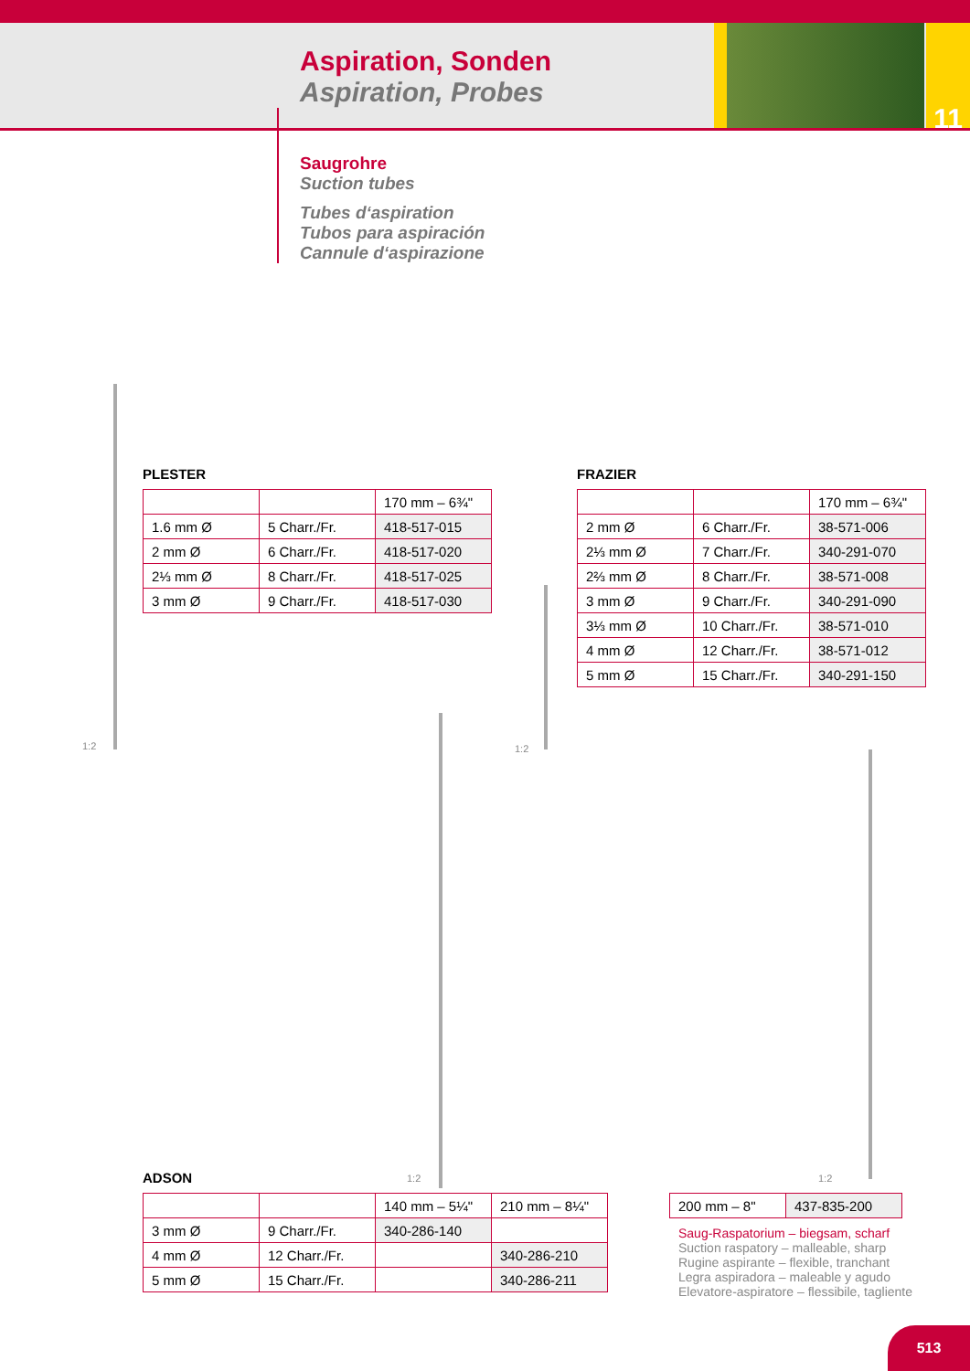Aspiration, Sonden
Aspiration, Probes
11
Saugrohre
Suction tubes
Tubes d‘aspiration
Tubos para aspiración
Cannule d‘aspirazione
1:2 1:2
1:2 1:2
PLESTER
| | | 170 mm – 6¾" |
| 1.6 mm Ø | 5 Charr./Fr. | 418-517-015 |
| 2 mm Ø | 6 Charr./Fr. | 418-517-020 |
| 2⅓ mm Ø | 8 Charr./Fr. | 418-517-025 |
| 3 mm Ø | 9 Charr./Fr. | 418-517-030 |
FRAZIER
| | | 170 mm – 6¾" |
| 2 mm Ø | 6 Charr./Fr. | 38-571-006 |
| 2⅓ mm Ø | 7 Charr./Fr. | 340-291-070 |
| 2⅔ mm Ø | 8 Charr./Fr. | 38-571-008 |
| 3 mm Ø | 9 Charr./Fr. | 340-291-090 |
| 3⅓ mm Ø | 10 Charr./Fr. | 38-571-010 |
| 4 mm Ø | 12 Charr./Fr. | 38-571-012 |
| 5 mm Ø | 15 Charr./Fr. | 340-291-150 |
ADSON
| | | 140 mm – 5¼" | 210 mm – 8¼" |
| 3 mm Ø | 9 Charr./Fr. | 340-286-140 | |
| 4 mm Ø | 12 Charr./Fr. | | 340-286-210 |
| 5 mm Ø | 15 Charr./Fr. | | 340-286-211 |
| 200 mm – 8" | 437-835-200 |
Saug-Raspatorium – biegsam, scharf
Suction raspatory – malleable, sharp
Rugine aspirante – flexible, tranchant
Legra aspiradora – maleable y agudo
Elevatore-aspiratore – flessibile, tagliente
513